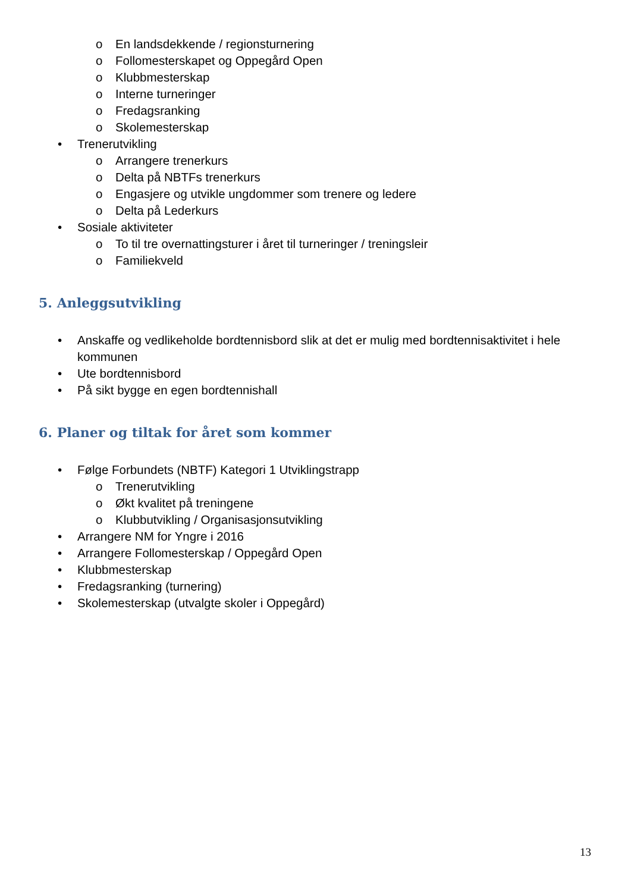o En landsdekkende / regionsturnering
o Follomesterskapet og Oppegård Open
o Klubbmesterskap
o Interne turneringer
o Fredagsranking
o Skolemesterskap
• Trenerutvikling
o Arrangere trenerkurs
o Delta på NBTFs trenerkurs
o Engasjere og utvikle ungdommer som trenere og ledere
o Delta på Lederkurs
• Sosiale aktiviteter
o To til tre overnattingsturer i året til turneringer / treningsleir
o Familiekveld
5. Anleggsutvikling
• Anskaffe og vedlikeholde bordtennisbord slik at det er mulig med bordtennisaktivitet i hele kommunen
• Ute bordtennisbord
• På sikt bygge en egen bordtennishall
6. Planer og tiltak for året som kommer
• Følge Forbundets (NBTF) Kategori 1 Utviklingstrapp
o Trenerutvikling
o Økt kvalitet på treningene
o Klubbutvikling / Organisasjonsutvikling
• Arrangere NM for Yngre i 2016
• Arrangere Follomesterskap / Oppegård Open
• Klubbmesterskap
• Fredagsranking (turnering)
• Skolemesterskap (utvalgte skoler i Oppegård)
13